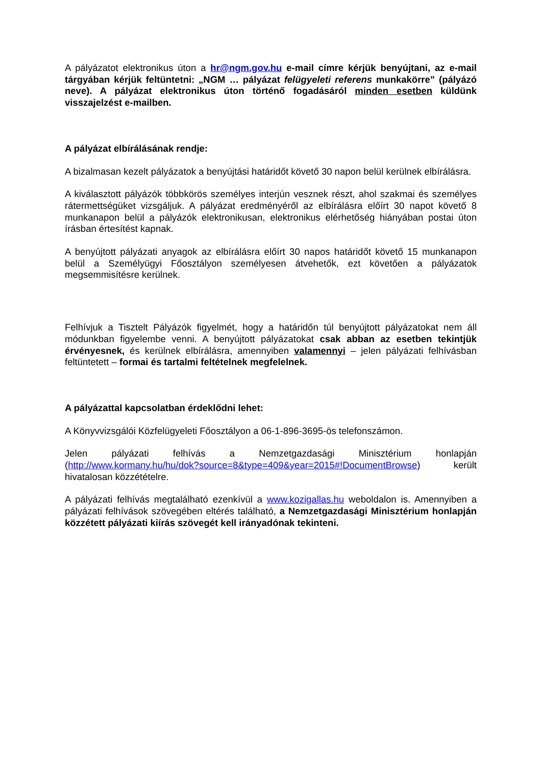A pályázatot elektronikus úton a hr@ngm.gov.hu e-mail címre kérjük benyújtani, az e-mail tárgyában kérjük feltüntetni: „NGM … pályázat felügyeleti referens munkakörre” (pályázó neve). A pályázat elektronikus úton történő fogadásáról minden esetben küldünk visszajelzést e-mailben.
A pályázat elbírálásának rendje:
A bizalmasan kezelt pályázatok a benyújtási határidőt követő 30 napon belül kerülnek elbírálásra.
A kiválasztott pályázók többkörös személyes interjún vesznek részt, ahol szakmai és személyes rátermettségüket vizsgáljuk. A pályázat eredményéről az elbírálásra előírt 30 napot követő 8 munkanapon belül a pályázók elektronikusan, elektronikus elérhetőség hiányában postai úton írásban értesítést kapnak.
A benyújtott pályázati anyagok az elbírálásra előírt 30 napos határidőt követő 15 munkanapon belül a Személyügyi Főosztályon személyesen átvehetők, ezt követően a pályázatok megsemmisítésre kerülnek.
Felhívjuk a Tisztelt Pályázók figyelmét, hogy a határidőn túl benyújtott pályázatokat nem áll módunkban figyelembe venni. A benyújtott pályázatokat csak abban az esetben tekintjük érvényesnek, és kerülnek elbírálásra, amennyiben valamennyi – jelen pályázati felhívásban feltüntetett – formai és tartalmi feltételnek megfelelnek.
A pályázattal kapcsolatban érdeklődni lehet:
A Könyvvizsgálói Közfelügyeleti Főosztályon a 06-1-896-3695-ös telefonszámon.
Jelen pályázati felhívás a Nemzetgazdasági Minisztérium honlapján (http://www.kormany.hu/hu/dok?source=8&type=409&year=2015#!DocumentBrowse) került hivatalosan közzétételre.
A pályázati felhívás megtalálható ezenkívül a www.kozigallas.hu weboldalon is. Amennyiben a pályázati felhívások szövegében eltérés található, a Nemzetgazdasági Minisztérium honlapján közzétett pályázati kiírás szövegét kell irányadónak tekinteni.